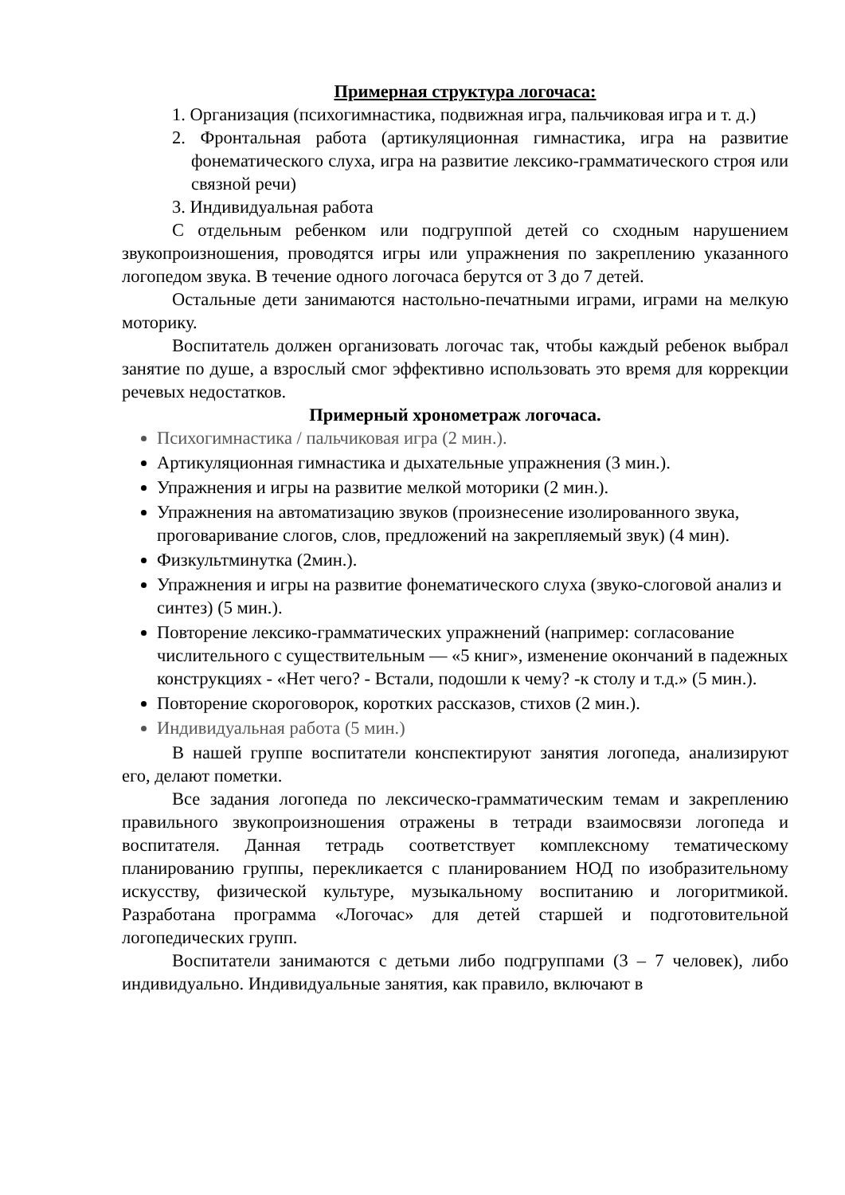Примерная структура логочаса:
1. Организация (психогимнастика, подвижная игра, пальчиковая игра и т. д.)
2. Фронтальная работа (артикуляционная гимнастика, игра на развитие фонематического слуха, игра на развитие лексико-грамматического строя или связной речи)
3. Индивидуальная работа
С отдельным ребенком или подгруппой детей со сходным нарушением звукопроизношения, проводятся игры или упражнения по закреплению указанного логопедом звука. В течение одного логочаса берутся от 3 до 7 детей.
Остальные дети занимаются настольно-печатными играми, играми на мелкую моторику.
Воспитатель должен организовать логочас так, чтобы каждый ребенок выбрал занятие по душе, а взрослый смог эффективно использовать это время для коррекции речевых недостатков.
Примерный хронометраж логочаса.
Психогимнастика / пальчиковая игра (2 мин.).
Артикуляционная гимнастика и дыхательные упражнения (3 мин.).
Упражнения и игры на развитие мелкой моторики (2 мин.).
Упражнения на автоматизацию звуков (произнесение изолированного звука, проговаривание слогов, слов, предложений на закрепляемый звук) (4 мин).
Физкультминутка (2мин.).
Упражнения и игры на развитие фонематического слуха (звуко-слоговой анализ и синтез) (5 мин.).
Повторение лексико-грамматических упражнений (например: согласование числительного с существительным — «5 книг», изменение окончаний в падежных конструкциях - «Нет чего? - Встали, подошли к чему? -к столу и т.д.» (5 мин.).
Повторение скороговорок, коротких рассказов, стихов (2 мин.).
Индивидуальная работа (5 мин.)
В нашей группе воспитатели конспектируют занятия логопеда, анализируют его, делают пометки.
Все задания логопеда по лексическо-грамматическим темам и закреплению правильного звукопроизношения отражены в тетради взаимосвязи логопеда и воспитателя. Данная тетрадь соответствует комплексному тематическому планированию группы, перекликается с планированием НОД по изобразительному искусству, физической культуре, музыкальному воспитанию и логоритмикой. Разработана программа «Логочас» для детей старшей и подготовительной логопедических групп.
Воспитатели занимаются с детьми либо подгруппами (3 – 7 человек), либо индивидуально. Индивидуальные занятия, как правило, включают в